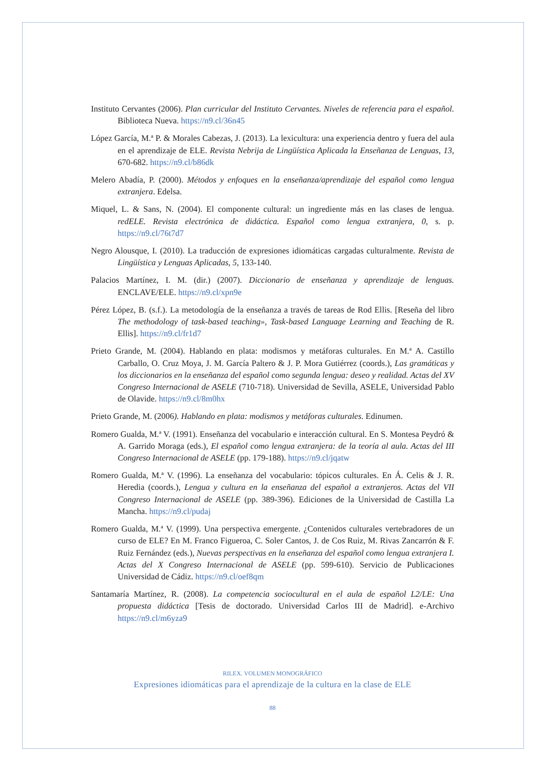Instituto Cervantes (2006). Plan curricular del Instituto Cervantes. Niveles de referencia para el español. Biblioteca Nueva. https://n9.cl/36n45
López García, M.ª P. & Morales Cabezas, J. (2013). La lexicultura: una experiencia dentro y fuera del aula en el aprendizaje de ELE. Revista Nebrija de Lingüística Aplicada la Enseñanza de Lenguas, 13, 670-682. https://n9.cl/b86dk
Melero Abadía, P. (2000). Métodos y enfoques en la enseñanza/aprendizaje del español como lengua extranjera. Edelsa.
Miquel, L. & Sans, N. (2004). El componente cultural: un ingrediente más en las clases de lengua. redELE. Revista electrónica de didáctica. Español como lengua extranjera, 0, s. p. https://n9.cl/76t7d7
Negro Alousque, I. (2010). La traducción de expresiones idiomáticas cargadas culturalmente. Revista de Lingüística y Lenguas Aplicadas, 5, 133-140.
Palacios Martínez, I. M. (dir.) (2007). Diccionario de enseñanza y aprendizaje de lenguas. ENCLAVE/ELE. https://n9.cl/xpn9e
Pérez López, B. (s.f.). La metodología de la enseñanza a través de tareas de Rod Ellis. [Reseña del libro The methodology of task-based teaching», Task-based Language Learning and Teaching de R. Ellis]. https://n9.cl/fr1d7
Prieto Grande, M. (2004). Hablando en plata: modismos y metáforas culturales. En M.ª A. Castillo Carballo, O. Cruz Moya, J. M. García Paltero & J. P. Mora Gutiérrez (coords.), Las gramáticas y los diccionarios en la enseñanza del español como segunda lengua: deseo y realidad. Actas del XV Congreso Internacional de ASELE (710-718). Universidad de Sevilla, ASELE, Universidad Pablo de Olavide. https://n9.cl/8m0hx
Prieto Grande, M. (2006). Hablando en plata: modismos y metáforas culturales. Edinumen.
Romero Gualda, M.ª V. (1991). Enseñanza del vocabulario e interacción cultural. En S. Montesa Peydró & A. Garrido Moraga (eds.), El español como lengua extranjera: de la teoría al aula. Actas del III Congreso Internacional de ASELE (pp. 179-188). https://n9.cl/jqatw
Romero Gualda, M.ª V. (1996). La enseñanza del vocabulario: tópicos culturales. En Á. Celis & J. R. Heredia (coords.), Lengua y cultura en la enseñanza del español a extranjeros. Actas del VII Congreso Internacional de ASELE (pp. 389-396). Ediciones de la Universidad de Castilla La Mancha. https://n9.cl/pudaj
Romero Gualda, M.ª V. (1999). Una perspectiva emergente. ¿Contenidos culturales vertebradores de un curso de ELE? En M. Franco Figueroa, C. Soler Cantos, J. de Cos Ruiz, M. Rivas Zancarrón & F. Ruiz Fernández (eds.), Nuevas perspectivas en la enseñanza del español como lengua extranjera I. Actas del X Congreso Internacional de ASELE (pp. 599-610). Servicio de Publicaciones Universidad de Cádiz. https://n9.cl/oef8qm
Santamaría Martínez, R. (2008). La competencia sociocultural en el aula de español L2/LE: Una propuesta didáctica [Tesis de doctorado. Universidad Carlos III de Madrid]. e-Archivo https://n9.cl/m6yza9
RILEX. VOLUMEN MONOGRÁFICO
Expresiones idiomáticas para el aprendizaje de la cultura en la clase de ELE
88